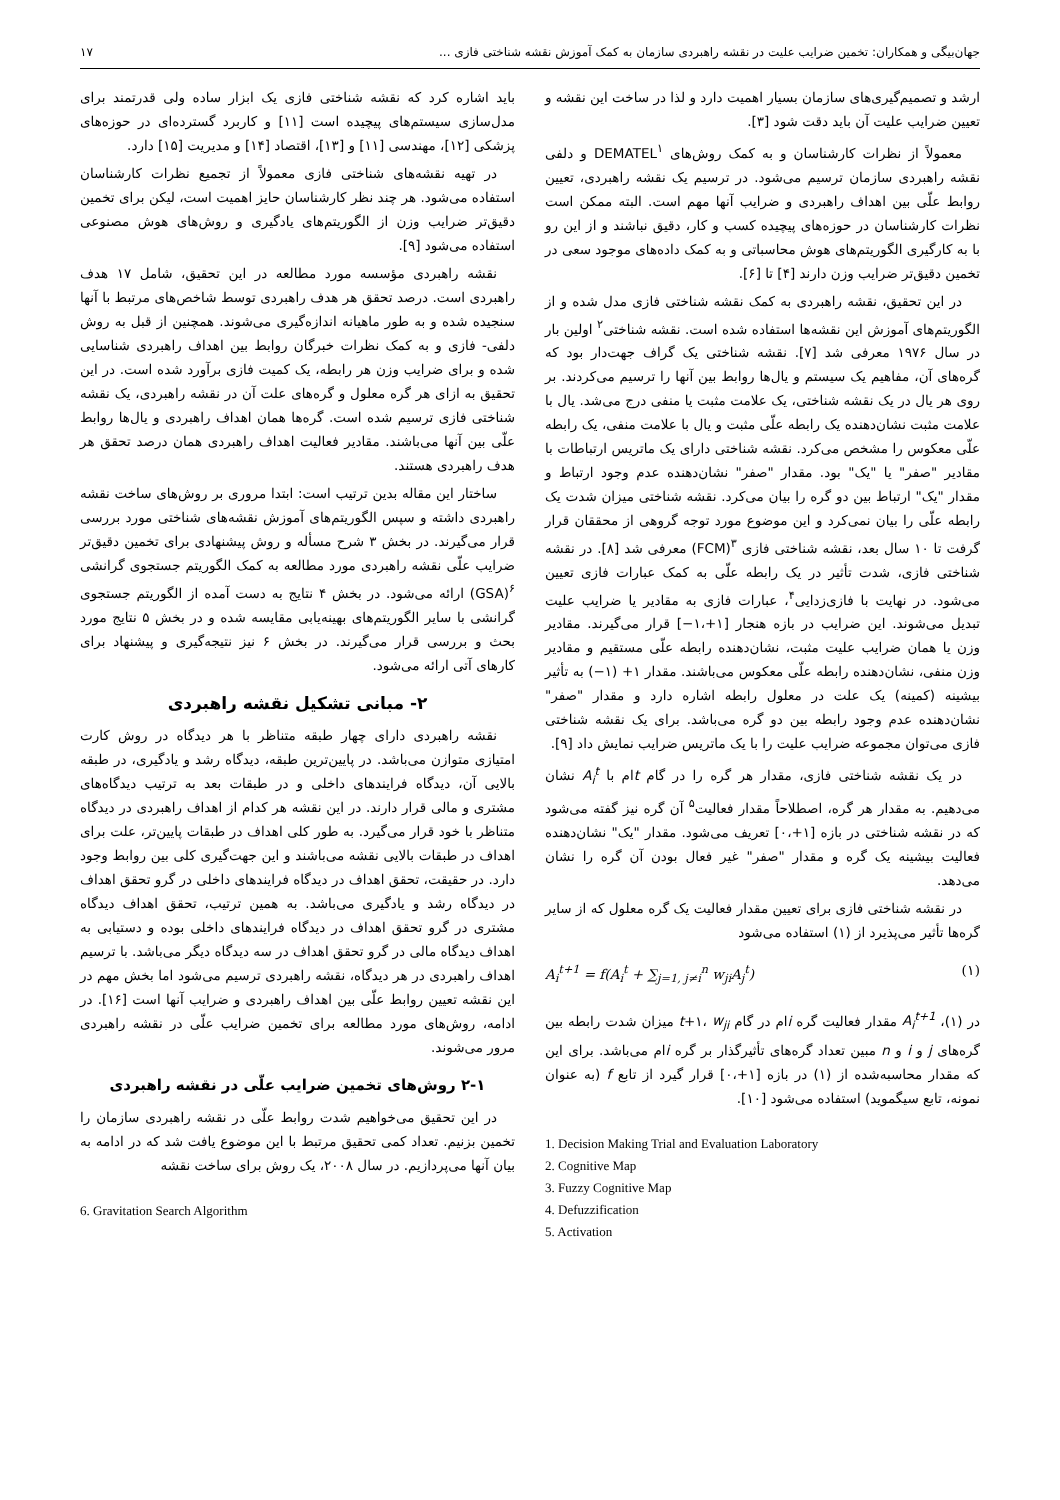جهان‌بیگی و همکاران: تخمین ضرایب علیت در نقشه راهبردی سازمان به کمک آموزش نقشه شناختی فازی ... ۱۷
ارشد و تصمیم‌گیری‌های سازمان بسیار اهمیت دارد و لذا در ساخت این نقشه و تعیین ضرایب علیت آن باید دقت شود [۳].
معمولاً از نظرات کارشناسان و به کمک روش‌های DEMATEL<sup>۱</sup> و دلفی نقشه راهبردی سازمان ترسیم می‌شود. در ترسیم یک نقشه راهبردی، تعیین روابط علّی بین اهداف راهبردی و ضرایب آنها مهم است. البته ممکن است نظرات کارشناسان در حوزه‌های پیچیده کسب و کار، دقیق نباشند و از این رو با به کارگیری الگوریتم‌های هوش محاسباتی و به کمک داده‌های موجود سعی در تخمین دقیق‌تر ضرایب وزن دارند [۴] تا [۶].
در این تحقیق، نقشه راهبردی به کمک نقشه شناختی فازی مدل شده و از الگوریتم‌های آموزش این نقشه‌ها استفاده شده است. نقشه شناختی<sup>۲</sup> اولین بار در سال ۱۹۷۶ معرفی شد [۷]. نقشه شناختی یک گراف جهت‌دار بود که گره‌های آن، مفاهیم یک سیستم و یال‌ها روابط بین آنها را ترسیم می‌کردند. بر روی هر یال در یک نقشه شناختی، یک علامت مثبت یا منفی درج می‌شد. یال با علامت مثبت نشان‌دهنده یک رابطه علّی مثبت و یال با علامت منفی، یک رابطه علّی معکوس را مشخص می‌کرد. نقشه شناختی دارای یک ماتریس ارتباطات با مقادیر "صفر" یا "یک" بود. مقدار "صفر" نشان‌دهنده عدم وجود ارتباط و مقدار "یک" ارتباط بین دو گره را بیان می‌کرد. نقشه شناختی میزان شدت یک رابطه علّی را بیان نمی‌کرد و این موضوع مورد توجه گروهی از محققان قرار گرفت تا ۱۰ سال بعد، نقشه شناختی فازی <sup>۳</sup>(FCM) معرفی شد [۸]. در نقشه شناختی فازی، شدت تأثیر در یک رابطه علّی به کمک عبارات فازی تعیین می‌شود. در نهایت با فازی‌زدایی<sup>۴</sup>، عبارات فازی به مقادیر یا ضرایب علیت تبدیل می‌شوند. این ضرایب در بازه هنجار [۱+،۱−] قرار می‌گیرند. مقادیر وزن یا همان ضرایب علیت مثبت، نشان‌دهنده رابطه علّی مستقیم و مقادیر وزن منفی، نشان‌دهنده رابطه علّی معکوس می‌باشند. مقدار ۱+ (۱−) به تأثیر بیشینه (کمینه) یک علت در معلول رابطه اشاره دارد و مقدار "صفر" نشان‌دهنده عدم وجود رابطه بین دو گره می‌باشد. برای یک نقشه شناختی فازی می‌توان مجموعه ضرایب علیت را با یک ماتریس ضرایب نمایش داد [۹].
در یک نقشه شناختی فازی، مقدار هر گره را در گام tام با A<sub>i</sub><sup>t</sup> نشان می‌دهیم. به مقدار هر گره، اصطلاحاً مقدار فعالیت<sup>۵</sup> آن گره نیز گفته می‌شود که در نقشه شناختی در بازه [۱+،۰] تعریف می‌شود. مقدار "یک" نشان‌دهنده فعالیت بیشینه یک گره و مقدار "صفر" غیر فعال بودن آن گره را نشان می‌دهد.
در نقشه شناختی فازی برای تعیین مقدار فعالیت یک گره معلول که از سایر گره‌ها تأثیر می‌پذیرد از (۱) استفاده می‌شود
A<sub>i</sub><sup>t+1</sup> = f(A<sub>i</sub><sup>t</sup> + ∑<sub>j=1, j≠i</sub><sup>n</sup> w<sub>ji</sub>A<sub>j</sub><sup>t</sup>) (۱)
در (۱)، A<sub>i</sub><sup>t+1</sup> مقدار فعالیت گره iام در گام t+۱، w<sub>ji</sub> میزان شدت رابطه بین گره‌های j و i و n مبین تعداد گره‌های تأثیرگذار بر گره iام می‌باشد. برای این که مقدار محاسبه‌شده از (۱) در بازه [۱+،۰] قرار گیرد از تابع f (به عنوان نمونه، تابع سیگموید) استفاده می‌شود [۱۰].
1. Decision Making Trial and Evaluation Laboratory
2. Cognitive Map
3. Fuzzy Cognitive Map
4. Defuzzification
5. Activation
باید اشاره کرد که نقشه شناختی فازی یک ابزار ساده ولی قدرتمند برای مدل‌سازی سیستم‌های پیچیده است [۱۱] و کاربرد گسترده‌ای در حوزه‌های پزشکی [۱۲]، مهندسی [۱۱] و [۱۳]، اقتصاد [۱۴] و مدیریت [۱۵] دارد.
در تهیه نقشه‌های شناختی فازی معمولاً از تجمیع نظرات کارشناسان استفاده می‌شود. هر چند نظر کارشناسان حایز اهمیت است، لیکن برای تخمین دقیق‌تر ضرایب وزن از الگوریتم‌های یادگیری و روش‌های هوش مصنوعی استفاده می‌شود [۹].
نقشه راهبردی مؤسسه مورد مطالعه در این تحقیق، شامل ۱۷ هدف راهبردی است. درصد تحقق هر هدف راهبردی توسط شاخص‌های مرتبط با آنها سنجیده شده و به طور ماهیانه اندازه‌گیری می‌شوند. همچنین از قبل به روش دلفی- فازی و به کمک نظرات خبرگان روابط بین اهداف راهبردی شناسایی شده و برای ضرایب وزن هر رابطه، یک کمیت فازی برآورد شده است. در این تحقیق به ازای هر گره معلول و گره‌های علت آن در نقشه راهبردی، یک نقشه شناختی فازی ترسیم شده است. گره‌ها همان اهداف راهبردی و یال‌ها روابط علّی بین آنها می‌باشند. مقادیر فعالیت اهداف راهبردی همان درصد تحقق هر هدف راهبردی هستند.
ساختار این مقاله بدین ترتیب است: ابتدا مروری بر روش‌های ساخت نقشه راهبردی داشته و سپس الگوریتم‌های آموزش نقشه‌های شناختی مورد بررسی قرار می‌گیرند. در بخش ۳ شرح مسأله و روش پیشنهادی برای تخمین دقیق‌تر ضرایب علّی نقشه راهبردی مورد مطالعه به کمک الگوریتم جستجوی گرانشی <sup>۶</sup>(GSA) ارائه می‌شود. در بخش ۴ نتایج به دست آمده از الگوریتم جستجوی گرانشی با سایر الگوریتم‌های بهینه‌یابی مقایسه شده و در بخش ۵ نتایج مورد بحث و بررسی قرار می‌گیرند. در بخش ۶ نیز نتیجه‌گیری و پیشنهاد برای کارهای آتی ارائه می‌شود.
۲- مبانی تشکیل نقشه راهبردی
نقشه راهبردی دارای چهار طبقه متناظر با هر دیدگاه در روش کارت امتیازی متوازن می‌باشد. در پایین‌ترین طبقه، دیدگاه رشد و یادگیری، در طبقه بالایی آن، دیدگاه فرایندهای داخلی و در طبقات بعد به ترتیب دیدگاه‌های مشتری و مالی قرار دارند. در این نقشه هر کدام از اهداف راهبردی در دیدگاه متناظر با خود قرار می‌گیرد. به طور کلی اهداف در طبقات پایین‌تر، علت برای اهداف در طبقات بالایی نقشه می‌باشند و این جهت‌گیری کلی بین روابط وجود دارد. در حقیقت، تحقق اهداف در دیدگاه فرایندهای داخلی در گرو تحقق اهداف در دیدگاه رشد و یادگیری می‌باشد. به همین ترتیب، تحقق اهداف دیدگاه مشتری در گرو تحقق اهداف در دیدگاه فرایندهای داخلی بوده و دستیابی به اهداف دیدگاه مالی در گرو تحقق اهداف در سه دیدگاه دیگر می‌باشد. با ترسیم اهداف راهبردی در هر دیدگاه، نقشه راهبردی ترسیم می‌شود اما بخش مهم در این نقشه تعیین روابط علّی بین اهداف راهبردی و ضرایب آنها است [۱۶]. در ادامه، روش‌های مورد مطالعه برای تخمین ضرایب علّی در نقشه راهبردی مرور می‌شوند.
۲-۱ روش‌های تخمین ضرایب علّی در نقشه راهبردی
در این تحقیق می‌خواهیم شدت روابط علّی در نقشه راهبردی سازمان را تخمین بزنیم. تعداد کمی تحقیق مرتبط با این موضوع یافت شد که در ادامه به بیان آنها می‌پردازیم. در سال ۲۰۰۸، یک روش برای ساخت نقشه
6. Gravitation Search Algorithm